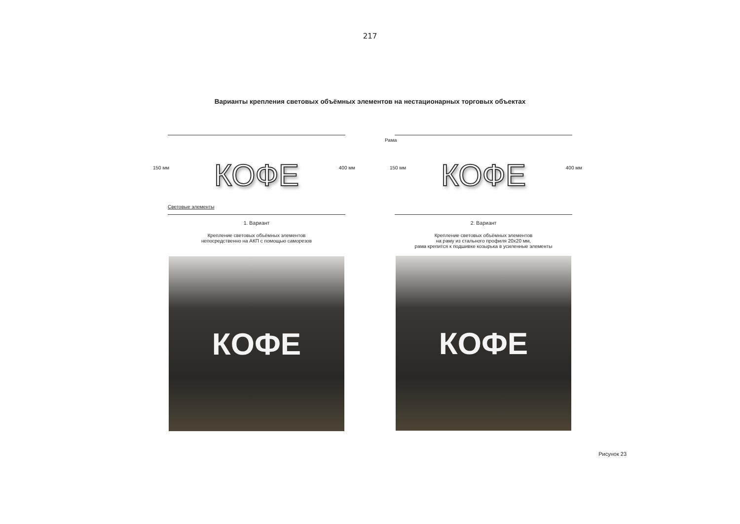217
Варианты крепления световых объёмных элементов на нестационарных торговых объектах
150 мм КОФЕ 400 мм
Световые элементы
1. Вариант
Крепление световых объёмных элементов
непосредственно на АКП с помощью саморезов
КОФЕ
Рама
150 мм КОФЕ 400 мм
2. Вариант
Крепление световых объёмных элементов
на раму из стального профиля 20х20 мм,
рама крепится к подшивке козырька в усиленные элементы
КОФЕ
Рисунок 23